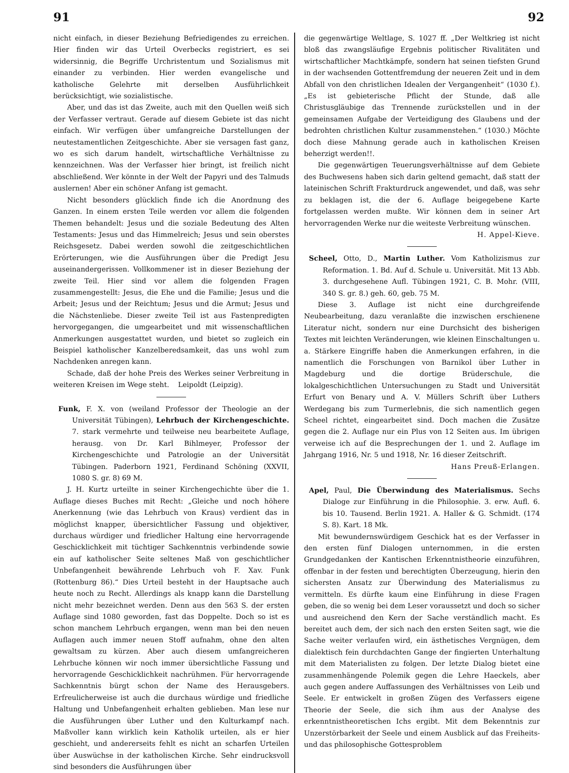91 92
nicht einfach, in dieser Beziehung Befriedigendes zu erreichen. Hier finden wir das Urteil Overbecks registriert, es sei widersinnig, die Begriffe Urchristentum und Sozialismus mit einander zu verbinden. Hier werden evangelische und katholische Gelehrte mit derselben Ausführlichkeit berücksichtigt, wie sozialistische.
Aber, und das ist das Zweite, auch mit den Quellen weiß sich der Verfasser vertraut. Gerade auf diesem Gebiete ist das nicht einfach. Wir verfügen über umfangreiche Darstellungen der neutestamentlichen Zeitgeschichte. Aber sie versagen fast ganz, wo es sich darum handelt, wirtschaftliche Verhältnisse zu kennzeichnen. Was der Verfasser hier bringt, ist freilich nicht abschließend. Wer könnte in der Welt der Papyri und des Talmuds auslernen! Aber ein schöner Anfang ist gemacht.
Nicht besonders glücklich finde ich die Anordnung des Ganzen. In einem ersten Teile werden vor allem die folgenden Themen behandelt: Jesus und die soziale Bedeutung des Alten Testaments: Jesus und das Himmelreich; Jesus und sein oberstes Reichsgesetz. Dabei werden sowohl die zeitgeschichtlichen Erörterungen, wie die Ausführungen über die Predigt Jesu auseinandergerissen. Vollkommener ist in dieser Beziehung der zweite Teil. Hier sind vor allem die folgenden Fragen zusammengestellt: Jesus, die Ehe und die Familie; Jesus und die Arbeit; Jesus und der Reichtum; Jesus und die Armut; Jesus und die Nächstenliebe. Dieser zweite Teil ist aus Fastenpredigten hervorgegangen, die umgearbeitet und mit wissenschaftlichen Anmerkungen ausgestattet wurden, und bietet so zugleich ein Beispiel katholischer Kanzelberedsamkeit, das uns wohl zum Nachdenken anregen kann.
Schade, daß der hohe Preis des Werkes seiner Verbreitung in weiteren Kreisen im Wege steht. Leipoldt (Leipzig).
Funk, F. X. von (weiland Professor der Theologie an der Universität Tübingen), Lehrbuch der Kirchengeschichte. 7. stark vermehrte und teilweise neu bearbeitete Auflage, herausg. von Dr. Karl Bihlmeyer, Professor der Kirchengeschichte und Patrologie an der Universität Tübingen. Paderborn 1921, Ferdinand Schöning (XXVII, 1080 S. gr. 8) 69 M.
J. H. Kurtz urteilte in seiner Kirchengechichte über die 1. Auflage dieses Buches mit Recht: „Gleiche und noch höhere Anerkennung (wie das Lehrbuch von Kraus) verdient das in möglichst knapper, übersichtlicher Fassung und objektiver, durchaus würdiger und friedlicher Haltung eine hervorragende Geschicklichkeit mit tüchtiger Sachkenntnis verbindende sowie ein auf katholischer Seite seltenes Maß von geschichtlicher Unbefangenheit bewährende Lehrbuch voh F. Xav. Funk (Rottenburg 86).“ Dies Urteil besteht in der Hauptsache auch heute noch zu Recht. Allerdings als knapp kann die Darstellung nicht mehr bezeichnet werden. Denn aus den 563 S. der ersten Auflage sind 1080 geworden, fast das Doppelte. Doch so ist es schon manchem Lehrbuch ergangen, wenn man bei den neuen Auflagen auch immer neuen Stoff aufnahm, ohne den alten gewaltsam zu kürzen. Aber auch diesem umfangreicheren Lehrbuche können wir noch immer übersichtliche Fassung und hervorragende Geschicklichkeit nachrühmen. Für hervorragende Sachkenntnis bürgt schon der Name des Herausgebers. Erfreulicherweise ist auch die durchaus würdige und friedliche Haltung und Unbefangenheit erhalten geblieben. Man lese nur die Ausführungen über Luther und den Kulturkampf nach. Maßvoller kann wirklich kein Katholik urteilen, als er hier geschieht, und andererseits fehlt es nicht an scharfen Urteilen über Auswüchse in der katholischen Kirche. Sehr eindrucksvoll sind besonders die Ausführungen über
die gegenwärtige Weltlage, S. 1027 ff. „Der Weltkrieg ist nicht bloß das zwangsläufige Ergebnis politischer Rivalitäten und wirtschaftlicher Machtkämpfe, sondern hat seinen tiefsten Grund in der wachsenden Gottentfremdung der neueren Zeit und in dem Abfall von den christlichen Idealen der Vergangenheit“ (1030 f.). „Es ist gebieterische Pflicht der Stunde, daß alle Christusgläubige das Trennende zurückstellen und in der gemeinsamen Aufgabe der Verteidigung des Glaubens und der bedrohten christlichen Kultur zusammenstehen.“ (1030.) Möchte doch diese Mahnung gerade auch in katholischen Kreisen beherzigt werden!!.
Die gegenwärtigen Teuerungsverhältnisse auf dem Gebiete des Buchwesens haben sich darin geltend gemacht, daß statt der lateinischen Schrift Frakturdruck angewendet, und daß, was sehr zu beklagen ist, die der 6. Auflage beigegebene Karte fortgelassen werden mußte. Wir können dem in seiner Art hervorragenden Werke nur die weiteste Verbreitung wünschen.
H. Appel-Kieve.
Scheel, Otto, D., Martin Luther. Vom Katholizismus zur Reformation. 1. Bd. Auf d. Schule u. Universität. Mit 13 Abb. 3. durchgesehene Aufl. Tübingen 1921, C. B. Mohr. (VIII, 340 S. gr. 8.) geh. 60, geb. 75 M.
Diese 3. Auflage ist nicht eine durchgreifende Neubearbeitung, dazu veranlaßte die inzwischen erschienene Literatur nicht, sondern nur eine Durchsicht des bisherigen Textes mit leichten Veränderungen, wie kleinen Einschaltungen u. a. Stärkere Eingriffe haben die Anmerkungen erfahren, in die namentlich die Forschungen von Barnikol über Luther in Magdeburg und die dortige Brüderschule, die lokalgeschichtlichen Untersuchungen zu Stadt und Universität Erfurt von Benary und A. V. Müllers Schrift über Luthers Werdegang bis zum Turmerlebnis, die sich namentlich gegen Scheel richtet, eingearbeitet sind. Doch machen die Zusätze gegen die 2. Auflage nur ein Plus von 12 Seiten aus. Im übrigen verweise ich auf die Besprechungen der 1. und 2. Auflage im Jahrgang 1916, Nr. 5 und 1918, Nr. 16 dieser Zeitschrift.
Hans Preuß-Erlangen.
Apel, Paul, Die Überwindung des Materialismus. Sechs Dialoge zur Einführung in die Philosophie. 3. erw. Aufl. 6. bis 10. Tausend. Berlin 1921. A. Haller & G. Schmidt. (174 S. 8). Kart. 18 Mk.
Mit bewundernswürdigem Geschick hat es der Verfasser in den ersten fünf Dialogen unternommen, in die ersten Grundgedanken der Kantischen Erkenntnistheorie einzuführen, offenbar in der festen und berechtigten Überzeugung, hierin den sichersten Ansatz zur Überwindung des Materialismus zu vermitteln. Es dürfte kaum eine Einführung in diese Fragen geben, die so wenig bei dem Leser voraussetzt und doch so sicher und ausreichend den Kern der Sache verständlich macht. Es bereitet auch dem, der sich nach den ersten Seiten sagt, wie die Sache weiter verlaufen wird, ein ästhetisches Vergnügen, dem dialektisch fein durchdachten Gange der fingierten Unterhaltung mit dem Materialisten zu folgen. Der letzte Dialog bietet eine zusammenhängende Polemik gegen die Lehre Haeckels, aber auch gegen andere Auffassungen des Verhältnisses von Leib und Seele. Er entwickelt in großen Zügen des Verfassers eigene Theorie der Seele, die sich ihm aus der Analyse des erkenntnistheoretischen Ichs ergibt. Mit dem Bekenntnis zur Unzerstörbarkeit der Seele und einem Ausblick auf das Freiheits- und das philosophische Gottesproblem